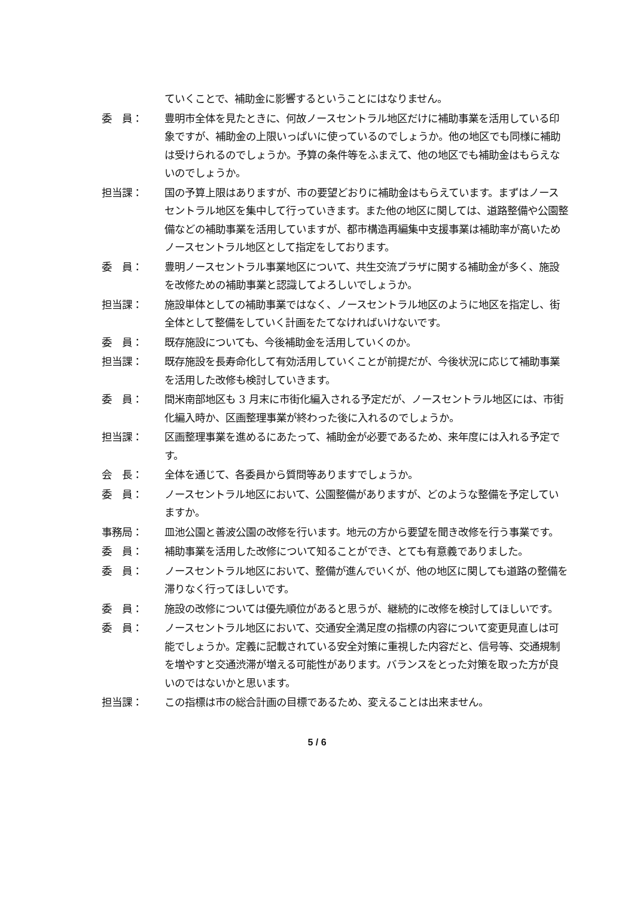ていくことで、補助金に影響するということにはなりません。
委　員： 豊明市全体を見たときに、何故ノースセントラル地区だけに補助事業を活用している印象ですが、補助金の上限いっぱいに使っているのでしょうか。他の地区でも同様に補助は受けられるのでしょうか。予算の条件等をふまえて、他の地区でも補助金はもらえないのでしょうか。
担当課： 国の予算上限はありますが、市の要望どおりに補助金はもらえています。まずはノースセントラル地区を集中して行っていきます。また他の地区に関しては、道路整備や公園整備などの補助事業を活用していますが、都市構造再編集中支援事業は補助率が高いためノースセントラル地区として指定をしております。
委　員： 豊明ノースセントラル事業地区について、共生交流プラザに関する補助金が多く、施設を改修ための補助事業と認識してよろしいでしょうか。
担当課： 施設単体としての補助事業ではなく、ノースセントラル地区のように地区を指定し、街全体として整備をしていく計画をたてなければいけないです。
委　員： 既存施設についても、今後補助金を活用していくのか。
担当課： 既存施設を長寿命化して有効活用していくことが前提だが、今後状況に応じて補助事業を活用した改修も検討していきます。
委　員： 間米南部地区も 3 月末に市街化編入される予定だが、ノースセントラル地区には、市街化編入時か、区画整理事業が終わった後に入れるのでしょうか。
担当課： 区画整理事業を進めるにあたって、補助金が必要であるため、来年度には入れる予定です。
会　長： 全体を通じて、各委員から質問等ありますでしょうか。
委　員： ノースセントラル地区において、公園整備がありますが、どのような整備を予定していますか。
事務局： 皿池公園と善波公園の改修を行います。地元の方から要望を聞き改修を行う事業です。
委　員： 補助事業を活用した改修について知ることができ、とても有意義でありました。
委　員： ノースセントラル地区において、整備が進んでいくが、他の地区に関しても道路の整備を滞りなく行ってほしいです。
委　員： 施設の改修については優先順位があると思うが、継続的に改修を検討してほしいです。
委　員： ノースセントラル地区において、交通安全満足度の指標の内容について変更見直しは可能でしょうか。定義に記載されている安全対策に重視した内容だと、信号等、交通規制を増やすと交通渋滞が増える可能性があります。バランスをとった対策を取った方が良いのではないかと思います。
担当課： この指標は市の総合計画の目標であるため、変えることは出来ません。
5 / 6